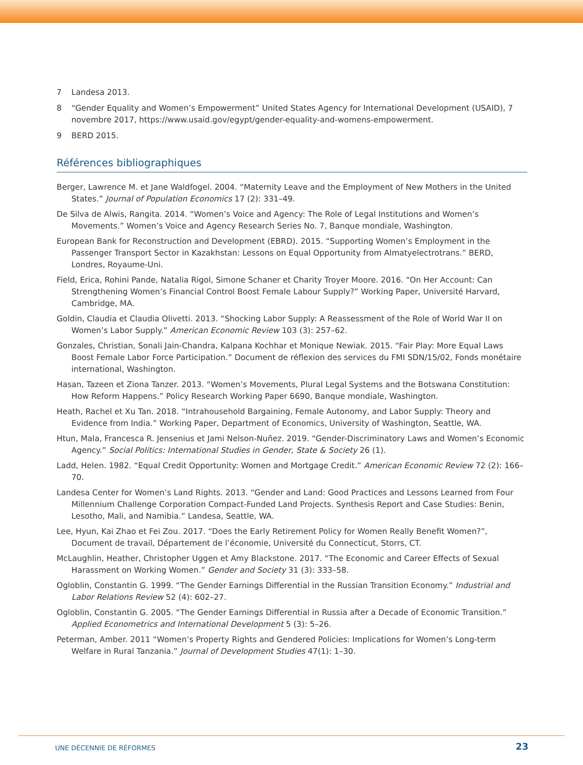7 Landesa 2013.
8 “Gender Equality and Women’s Empowerment” United States Agency for International Development (USAID), 7 novembre 2017, https://www.usaid.gov/egypt/gender-equality-and-womens-empowerment.
9 BERD 2015.
Références bibliographiques
Berger, Lawrence M. et Jane Waldfogel. 2004. “Maternity Leave and the Employment of New Mothers in the United States.” Journal of Population Economics 17 (2): 331–49.
De Silva de Alwis, Rangita. 2014. “Women’s Voice and Agency: The Role of Legal Institutions and Women’s Movements.” Women’s Voice and Agency Research Series No. 7, Banque mondiale, Washington.
European Bank for Reconstruction and Development (EBRD). 2015. “Supporting Women’s Employment in the Passenger Transport Sector in Kazakhstan: Lessons on Equal Opportunity from Almatyelectrotrans.” BERD, Londres, Royaume-Uni.
Field, Erica, Rohini Pande, Natalia Rigol, Simone Schaner et Charity Troyer Moore. 2016. “On Her Account: Can Strengthening Women’s Financial Control Boost Female Labour Supply?” Working Paper, Université Harvard, Cambridge, MA.
Goldin, Claudia et Claudia Olivetti. 2013. “Shocking Labor Supply: A Reassessment of the Role of World War II on Women’s Labor Supply.” American Economic Review 103 (3): 257–62.
Gonzales, Christian, Sonali Jain-Chandra, Kalpana Kochhar et Monique Newiak. 2015. “Fair Play: More Equal Laws Boost Female Labor Force Participation.” Document de réflexion des services du FMI SDN/15/02, Fonds monétaire international, Washington.
Hasan, Tazeen et Ziona Tanzer. 2013. “Women’s Movements, Plural Legal Systems and the Botswana Constitution: How Reform Happens.” Policy Research Working Paper 6690, Banque mondiale, Washington.
Heath, Rachel et Xu Tan. 2018. “Intrahousehold Bargaining, Female Autonomy, and Labor Supply: Theory and Evidence from India.” Working Paper, Department of Economics, University of Washington, Seattle, WA.
Htun, Mala, Francesca R. Jensenius et Jami Nelson-Nuñez. 2019. “Gender-Discriminatory Laws and Women’s Economic Agency.” Social Politics: International Studies in Gender, State & Society 26 (1).
Ladd, Helen. 1982. “Equal Credit Opportunity: Women and Mortgage Credit.” American Economic Review 72 (2): 166–70.
Landesa Center for Women’s Land Rights. 2013. “Gender and Land: Good Practices and Lessons Learned from Four Millennium Challenge Corporation Compact-Funded Land Projects. Synthesis Report and Case Studies: Benin, Lesotho, Mali, and Namibia.” Landesa, Seattle, WA.
Lee, Hyun, Kai Zhao et Fei Zou. 2017. “Does the Early Retirement Policy for Women Really Benefit Women?”, Document de travail, Département de l’économie, Université du Connecticut, Storrs, CT.
McLaughlin, Heather, Christopher Uggen et Amy Blackstone. 2017. “The Economic and Career Effects of Sexual Harassment on Working Women.” Gender and Society 31 (3): 333–58.
Ogloblin, Constantin G. 1999. “The Gender Earnings Differential in the Russian Transition Economy.” Industrial and Labor Relations Review 52 (4): 602–27.
Ogloblin, Constantin G. 2005. “The Gender Earnings Differential in Russia after a Decade of Economic Transition.” Applied Econometrics and International Development 5 (3): 5–26.
Peterman, Amber. 2011 “Women’s Property Rights and Gendered Policies: Implications for Women’s Long-term Welfare in Rural Tanzania.” Journal of Development Studies 47(1): 1–30.
UNE DÉCENNIE DE RÉFORMES 23